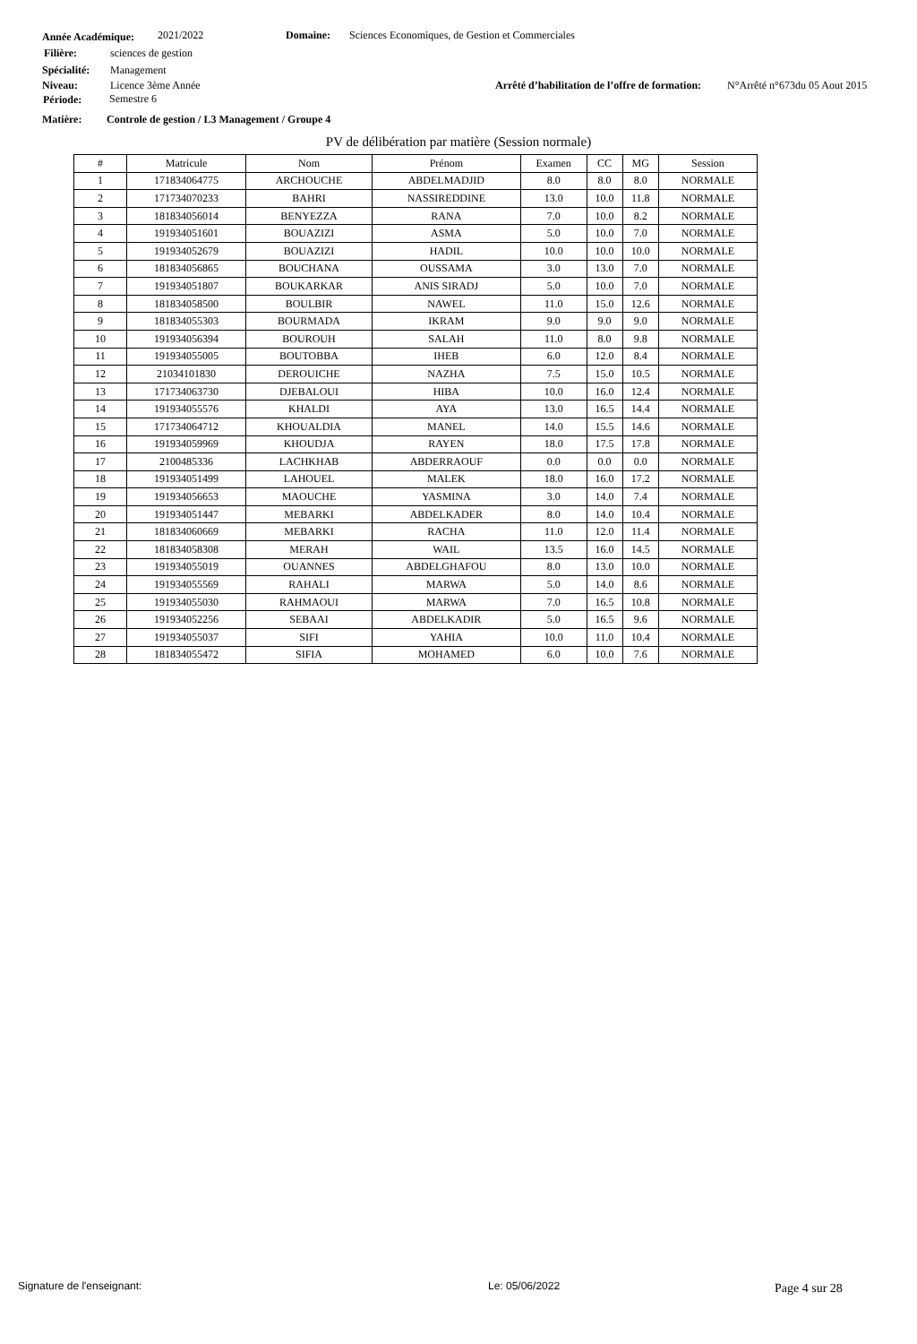Année Académique: 2021/2022 Domaine: Sciences Economiques, de Gestion et Commerciales
Filière: sciences de gestion
Spécialité: Management
Niveau: Licence 3ème Année Arrêté d’habilitation de l’offre de formation: N°Arrêté n°673du 05 Aout 2015
Période: Semestre 6
Matière: Controle de gestion / L3 Management / Groupe 4
PV de délibération par matière (Session normale)
| # | Matricule | Nom | Prénom | Examen | CC | MG | Session |
| --- | --- | --- | --- | --- | --- | --- | --- |
| 1 | 171834064775 | ARCHOUCHE | ABDELMADJID | 8.0 | 8.0 | 8.0 | NORMALE |
| 2 | 171734070233 | BAHRI | NASSIREDDINE | 13.0 | 10.0 | 11.8 | NORMALE |
| 3 | 181834056014 | BENYEZZA | RANA | 7.0 | 10.0 | 8.2 | NORMALE |
| 4 | 191934051601 | BOUAZIZI | ASMA | 5.0 | 10.0 | 7.0 | NORMALE |
| 5 | 191934052679 | BOUAZIZI | HADIL | 10.0 | 10.0 | 10.0 | NORMALE |
| 6 | 181834056865 | BOUCHANA | OUSSAMA | 3.0 | 13.0 | 7.0 | NORMALE |
| 7 | 191934051807 | BOUKARKAR | ANIS SIRADJ | 5.0 | 10.0 | 7.0 | NORMALE |
| 8 | 181834058500 | BOULBIR | NAWEL | 11.0 | 15.0 | 12.6 | NORMALE |
| 9 | 181834055303 | BOURMADA | IKRAM | 9.0 | 9.0 | 9.0 | NORMALE |
| 10 | 191934056394 | BOUROUH | SALAH | 11.0 | 8.0 | 9.8 | NORMALE |
| 11 | 191934055005 | BOUTOBBA | IHEB | 6.0 | 12.0 | 8.4 | NORMALE |
| 12 | 21034101830 | DEROUICHE | NAZHA | 7.5 | 15.0 | 10.5 | NORMALE |
| 13 | 171734063730 | DJEBALOUI | HIBA | 10.0 | 16.0 | 12.4 | NORMALE |
| 14 | 191934055576 | KHALDI | AYA | 13.0 | 16.5 | 14.4 | NORMALE |
| 15 | 171734064712 | KHOUALDIA | MANEL | 14.0 | 15.5 | 14.6 | NORMALE |
| 16 | 191934059969 | KHOUDJA | RAYEN | 18.0 | 17.5 | 17.8 | NORMALE |
| 17 | 2100485336 | LACHKHAB | ABDERRAOUF | 0.0 | 0.0 | 0.0 | NORMALE |
| 18 | 191934051499 | LAHOUEL | MALEK | 18.0 | 16.0 | 17.2 | NORMALE |
| 19 | 191934056653 | MAOUCHE | YASMINA | 3.0 | 14.0 | 7.4 | NORMALE |
| 20 | 191934051447 | MEBARKI | ABDELKADER | 8.0 | 14.0 | 10.4 | NORMALE |
| 21 | 181834060669 | MEBARKI | RACHA | 11.0 | 12.0 | 11.4 | NORMALE |
| 22 | 181834058308 | MERAH | WAIL | 13.5 | 16.0 | 14.5 | NORMALE |
| 23 | 191934055019 | OUANNES | ABDELGHAFOU | 8.0 | 13.0 | 10.0 | NORMALE |
| 24 | 191934055569 | RAHALI | MARWA | 5.0 | 14.0 | 8.6 | NORMALE |
| 25 | 191934055030 | RAHMAOUI | MARWA | 7.0 | 16.5 | 10.8 | NORMALE |
| 26 | 191934052256 | SEBAAI | ABDELKADIR | 5.0 | 16.5 | 9.6 | NORMALE |
| 27 | 191934055037 | SIFI | YAHIA | 10.0 | 11.0 | 10.4 | NORMALE |
| 28 | 181834055472 | SIFIA | MOHAMED | 6.0 | 10.0 | 7.6 | NORMALE |
Signature de l'enseignant: Le: 05/06/2022 Page 4 sur 28